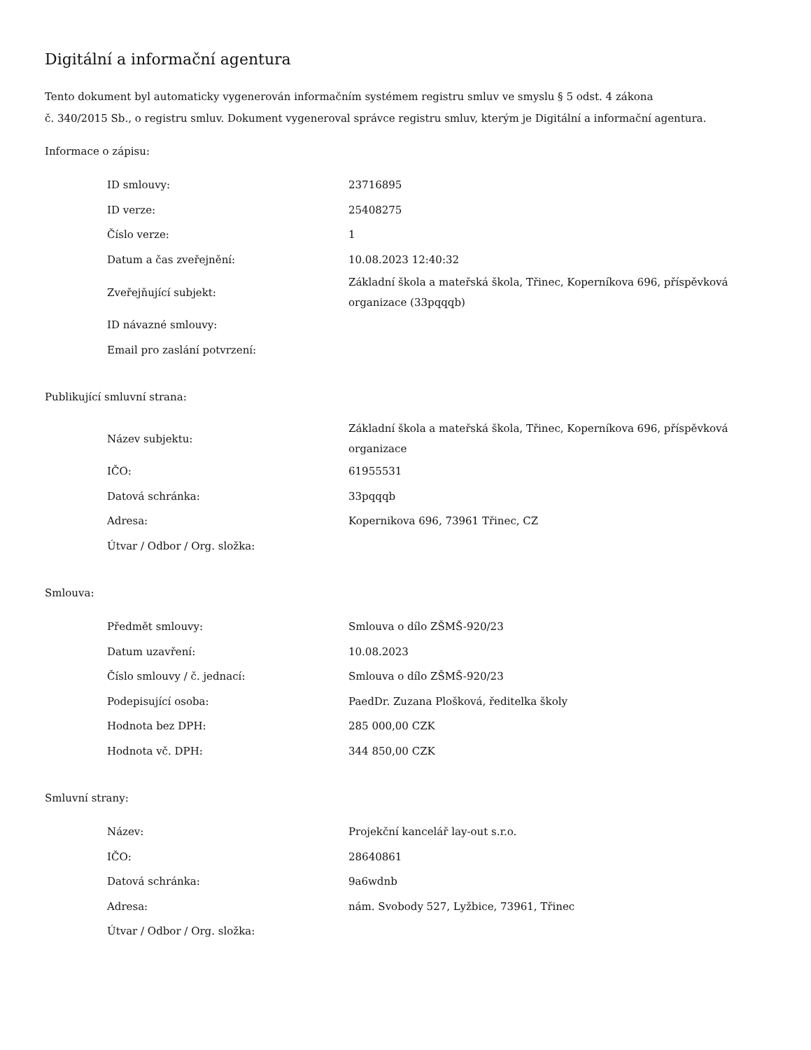Digitální a informační agentura
Tento dokument byl automaticky vygenerován informačním systémem registru smluv ve smyslu § 5 odst. 4 zákona
č. 340/2015 Sb., o registru smluv. Dokument vygeneroval správce registru smluv, kterým je Digitální a informační agentura.
Informace o zápisu:
| ID smlouvy: | 23716895 |
| ID verze: | 25408275 |
| Číslo verze: | 1 |
| Datum a čas zveřejnění: | 10.08.2023 12:40:32 |
| Zveřejňující subjekt: | Základní škola a mateřská škola, Třinec, Koperníkova 696, příspěvková organizace (33pqqqb) |
| ID návazné smlouvy: | |
| Email pro zaslání potvrzení: | |
Publikující smluvní strana:
| Název subjektu: | Základní škola a mateřská škola, Třinec, Koperníkova 696, příspěvková organizace |
| IČO: | 61955531 |
| Datová schránka: | 33pqqqb |
| Adresa: | Kopernikova 696, 73961 Třinec, CZ |
| Útvar / Odbor / Org. složka: | |
Smlouva:
| Předmět smlouvy: | Smlouva o dílo ZŠMŠ-920/23 |
| Datum uzavření: | 10.08.2023 |
| Číslo smlouvy / č. jednací: | Smlouva o dílo ZŠMŠ-920/23 |
| Podepisující osoba: | PaedDr. Zuzana Plošková, ředitelka školy |
| Hodnota bez DPH: | 285 000,00 CZK |
| Hodnota vč. DPH: | 344 850,00 CZK |
Smluvní strany:
| Název: | Projekční kancelář lay-out s.r.o. |
| IČO: | 28640861 |
| Datová schránka: | 9a6wdnb |
| Adresa: | nám. Svobody 527, Lyžbice, 73961, Třinec |
| Útvar / Odbor / Org. složka: | |